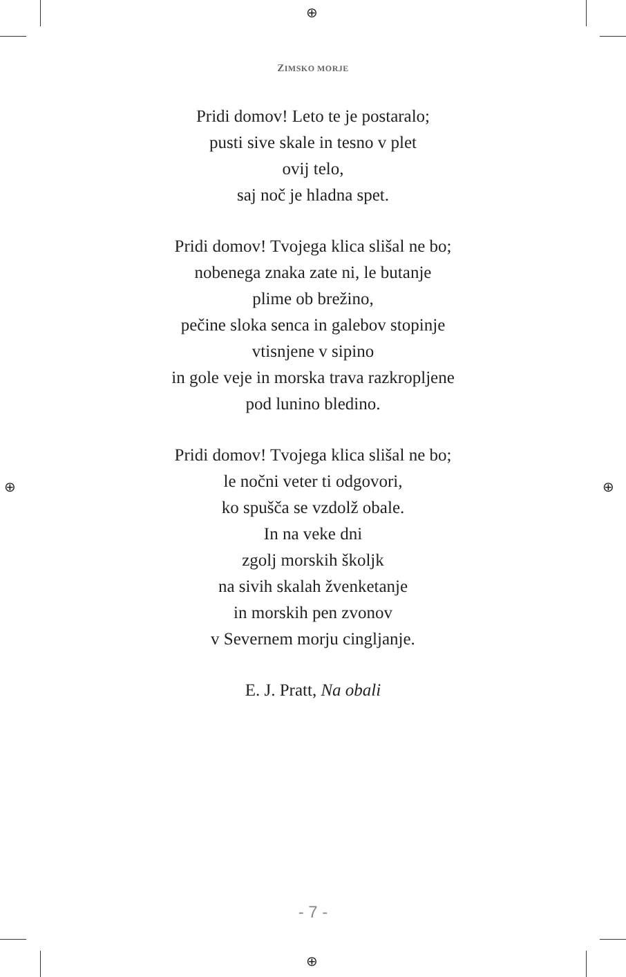⊕
⊕
⊕ ⊕
ZIMSKO MORJE
Pridi domov! Leto te je postaralo;
pusti sive skale in tesno v plet
ovij telo,
saj noč je hladna spet.
Pridi domov! Tvojega klica slišal ne bo;
nobenega znaka zate ni, le butanje
plime ob brežino,
pečine sloka senca in galebov stopinje
vtisnjene v sipino
in gole veje in morska trava razkropljene
pod lunino bledino.
Pridi domov! Tvojega klica slišal ne bo;
le nočni veter ti odgovori,
ko spušča se vzdolž obale.
In na veke dni
zgolj morskih školjk
na sivih skalah žvenketanje
in morskih pen zvonov
v Severnem morju cingljanje.
E. J. Pratt, Na obali
- 7 -